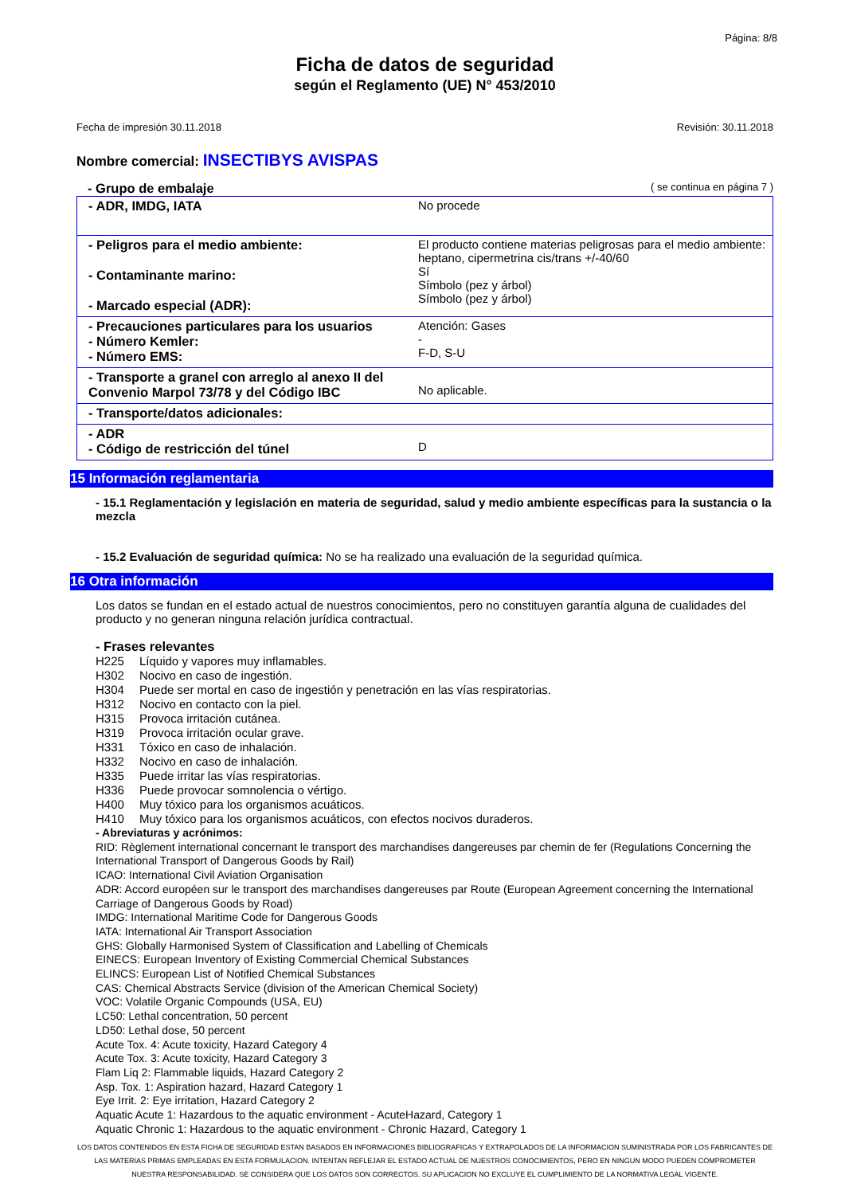Página: 8/8
Ficha de datos de seguridad
según el Reglamento (UE) N° 453/2010
Fecha de impresión 30.11.2018 Revisión: 30.11.2018
Nombre comercial: INSECTIBYS AVISPAS
- Grupo de embalaje ( se continua en página 7 )
| - ADR, IMDG, IATA | No procede |
| - Peligros para el medio ambiente: - Contaminante marino: - Marcado especial (ADR): | El producto contiene materias peligrosas para el medio ambiente: heptano, cipermetrina cis/trans +/-40/60 Sí Símbolo (pez y árbol) Símbolo (pez y árbol) |
| - Precauciones particulares para los usuarios - Número Kemler: - Número EMS: | Atención: Gases - F-D, S-U |
| - Transporte a granel con arreglo al anexo II del Convenio Marpol 73/78 y del Código IBC | No aplicable. |
| - Transporte/datos adicionales: | |
| - ADR - Código de restricción del túnel | D |
15 Información reglamentaria
- 15.1 Reglamentación y legislación en materia de seguridad, salud y medio ambiente específicas para la sustancia o la mezcla
- 15.2 Evaluación de seguridad química: No se ha realizado una evaluación de la seguridad química.
16 Otra información
Los datos se fundan en el estado actual de nuestros conocimientos, pero no constituyen garantía alguna de cualidades del producto y no generan ninguna relación jurídica contractual.
- Frases relevantes
H225 Líquido y vapores muy inflamables.
H302 Nocivo en caso de ingestión.
H304 Puede ser mortal en caso de ingestión y penetración en las vías respiratorias.
H312 Nocivo en contacto con la piel.
H315 Provoca irritación cutánea.
H319 Provoca irritación ocular grave.
H331 Tóxico en caso de inhalación.
H332 Nocivo en caso de inhalación.
H335 Puede irritar las vías respiratorias.
H336 Puede provocar somnolencia o vértigo.
H400 Muy tóxico para los organismos acuáticos.
H410 Muy tóxico para los organismos acuáticos, con efectos nocivos duraderos.
- Abreviaturas y acrónimos:
RID: Règlement international concernant le transport des marchandises dangereuses par chemin de fer (Regulations Concerning the International Transport of Dangerous Goods by Rail)
ICAO: International Civil Aviation Organisation
ADR: Accord européen sur le transport des marchandises dangereuses par Route (European Agreement concerning the International Carriage of Dangerous Goods by Road)
IMDG: International Maritime Code for Dangerous Goods
IATA: International Air Transport Association
GHS: Globally Harmonised System of Classification and Labelling of Chemicals
EINECS: European Inventory of Existing Commercial Chemical Substances
ELINCS: European List of Notified Chemical Substances
CAS: Chemical Abstracts Service (division of the American Chemical Society)
VOC: Volatile Organic Compounds (USA, EU)
LC50: Lethal concentration, 50 percent
LD50: Lethal dose, 50 percent
Acute Tox. 4: Acute toxicity, Hazard Category 4
Acute Tox. 3: Acute toxicity, Hazard Category 3
Flam Liq 2: Flammable liquids, Hazard Category 2
Asp. Tox. 1: Aspiration hazard, Hazard Category 1
Eye Irrit. 2: Eye irritation, Hazard Category 2
Aquatic Acute 1: Hazardous to the aquatic environment - AcuteHazard, Category 1
Aquatic Chronic 1: Hazardous to the aquatic environment - Chronic Hazard, Category 1
LOS DATOS CONTENIDOS EN ESTA FICHA DE SEGURIDAD ESTAN BASADOS EN INFORMACIONES BIBLIOGRAFICAS Y EXTRAPOLADOS DE LA INFORMACION SUMINISTRADA POR LOS FABRICANTES DE LAS MATERIAS PRIMAS EMPLEADAS EN ESTA FORMULACION. INTENTAN REFLEJAR EL ESTADO ACTUAL DE NUESTROS CONOCIMIENTOS, PERO EN NINGUN MODO PUEDEN COMPROMETER NUESTRA RESPONSABILIDAD. SE CONSIDERA QUE LOS DATOS SON CORRECTOS. SU APLICACION NO EXCLUYE EL CUMPLIMIENTO DE LA NORMATIVA LEGAL VIGENTE.